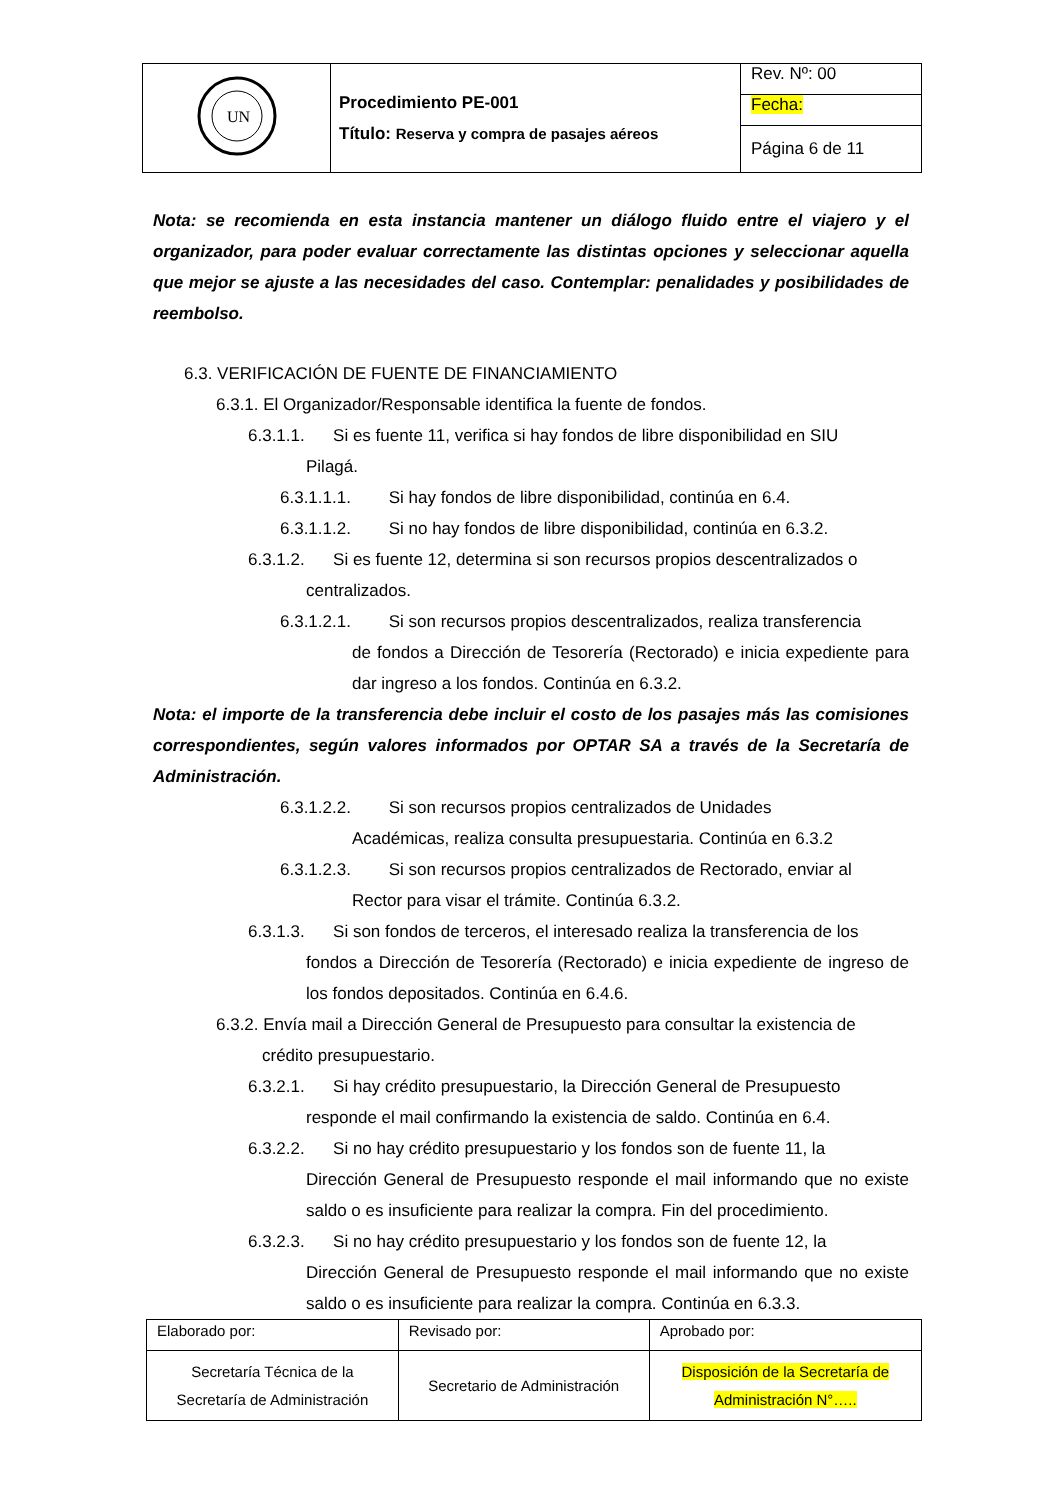| UN | Procedimiento PE-001 Título: Reserva y compra de pasajes aéreos | Rev. Nº: 00 |
| | | Fecha: |
| | | Página 6 de 11 |
Nota: se recomienda en esta instancia mantener un diálogo fluido entre el viajero y el organizador, para poder evaluar correctamente las distintas opciones y seleccionar aquella que mejor se ajuste a las necesidades del caso. Contemplar: penalidades y posibilidades de reembolso.
6.3. VERIFICACIÓN DE FUENTE DE FINANCIAMIENTO
6.3.1. El Organizador/Responsable identifica la fuente de fondos.
6.3.1.1. Si es fuente 11, verifica si hay fondos de libre disponibilidad en SIU
Pilagá.
6.3.1.1.1. Si hay fondos de libre disponibilidad, continúa en 6.4.
6.3.1.1.2. Si no hay fondos de libre disponibilidad, continúa en 6.3.2.
6.3.1.2. Si es fuente 12, determina si son recursos propios descentralizados o
centralizados.
6.3.1.2.1. Si son recursos propios descentralizados, realiza transferencia
de fondos a Dirección de Tesorería (Rectorado) e inicia expediente para dar ingreso a los fondos. Continúa en 6.3.2.
Nota: el importe de la transferencia debe incluir el costo de los pasajes más las comisiones correspondientes, según valores informados por OPTAR SA a través de la Secretaría de Administración.
6.3.1.2.2. Si son recursos propios centralizados de Unidades
Académicas, realiza consulta presupuestaria. Continúa en 6.3.2
6.3.1.2.3. Si son recursos propios centralizados de Rectorado, enviar al
Rector para visar el trámite. Continúa 6.3.2.
6.3.1.3. Si son fondos de terceros, el interesado realiza la transferencia de los
fondos a Dirección de Tesorería (Rectorado) e inicia expediente de ingreso de los fondos depositados. Continúa en 6.4.6.
6.3.2. Envía mail a Dirección General de Presupuesto para consultar la existencia de
crédito presupuestario.
6.3.2.1. Si hay crédito presupuestario, la Dirección General de Presupuesto
responde el mail confirmando la existencia de saldo. Continúa en 6.4.
6.3.2.2. Si no hay crédito presupuestario y los fondos son de fuente 11, la
Dirección General de Presupuesto responde el mail informando que no existe saldo o es insuficiente para realizar la compra. Fin del procedimiento.
6.3.2.3. Si no hay crédito presupuestario y los fondos son de fuente 12, la
Dirección General de Presupuesto responde el mail informando que no existe saldo o es insuficiente para realizar la compra. Continúa en 6.3.3.
| Elaborado por: | Revisado por: | Aprobado por: |
| Secretaría Técnica de la Secretaría de Administración | Secretario de Administración | Disposición de la Secretaría de Administración N°….. |